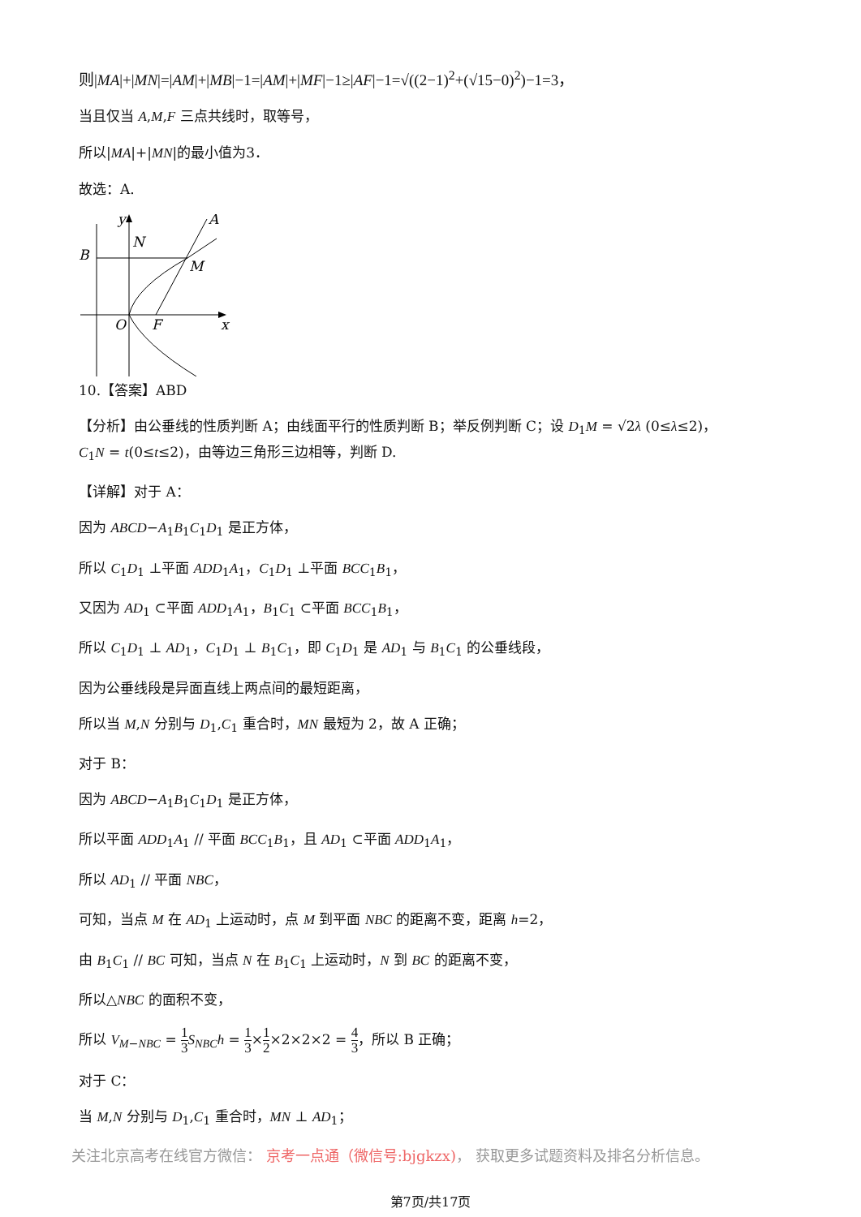则|MA|+|MN|=|AM|+|MB|−1=|AM|+|MF|−1≥|AF|−1=√((2−1)<sup>2</sup>+(√15−0)<sup>2</sup>)−1=3，
当且仅当 A,M,F 三点共线时，取等号，
所以|MA|+|MN|的最小值为3．
故选：A.
B
N
A
M
O
F
x
y
10.【答案】ABD
【分析】由公垂线的性质判断 A；由线面平行的性质判断 B；举反例判断 C；设 D<sub>1</sub>M = √2λ (0≤λ≤2)，C<sub>1</sub>N = t(0≤t≤2)，由等边三角形三边相等，判断 D.
【详解】对于 A：
因为 ABCD−A<sub>1</sub>B<sub>1</sub>C<sub>1</sub>D<sub>1</sub> 是正方体，
所以 C<sub>1</sub>D<sub>1</sub> ⊥平面 ADD<sub>1</sub>A<sub>1</sub>，C<sub>1</sub>D<sub>1</sub> ⊥平面 BCC<sub>1</sub>B<sub>1</sub>，
又因为 AD<sub>1</sub> ⊂平面 ADD<sub>1</sub>A<sub>1</sub>，B<sub>1</sub>C<sub>1</sub> ⊂平面 BCC<sub>1</sub>B<sub>1</sub>，
所以 C<sub>1</sub>D<sub>1</sub> ⊥ AD<sub>1</sub>，C<sub>1</sub>D<sub>1</sub> ⊥ B<sub>1</sub>C<sub>1</sub>，即 C<sub>1</sub>D<sub>1</sub> 是 AD<sub>1</sub> 与 B<sub>1</sub>C<sub>1</sub> 的公垂线段，
因为公垂线段是异面直线上两点间的最短距离，
所以当 M,N 分别与 D<sub>1</sub>,C<sub>1</sub> 重合时，MN 最短为 2，故 A 正确；
对于 B：
因为 ABCD−A<sub>1</sub>B<sub>1</sub>C<sub>1</sub>D<sub>1</sub> 是正方体，
所以平面 ADD<sub>1</sub>A<sub>1</sub> // 平面 BCC<sub>1</sub>B<sub>1</sub>，且 AD<sub>1</sub> ⊂平面 ADD<sub>1</sub>A<sub>1</sub>，
所以 AD<sub>1</sub> // 平面 NBC，
可知，当点 M 在 AD<sub>1</sub> 上运动时，点 M 到平面 NBC 的距离不变，距离 h=2，
由 B<sub>1</sub>C<sub>1</sub> // BC 可知，当点 N 在 B<sub>1</sub>C<sub>1</sub> 上运动时，N 到 BC 的距离不变，
所以△NBC 的面积不变，
所以 V<sub>M−NBC</sub> = 1 3 S<sub>NBC</sub>h = 1 3×1 2×2×2×2 = 4 3，所以 B 正确；
对于 C：
当 M,N 分别与 D<sub>1</sub>,C<sub>1</sub> 重合时，MN ⊥ AD<sub>1</sub>；
关注北京高考在线官方微信： 京考一点通（微信号:bjgkzx)， 获取更多试题资料及排名分析信息。
第7页/共17页